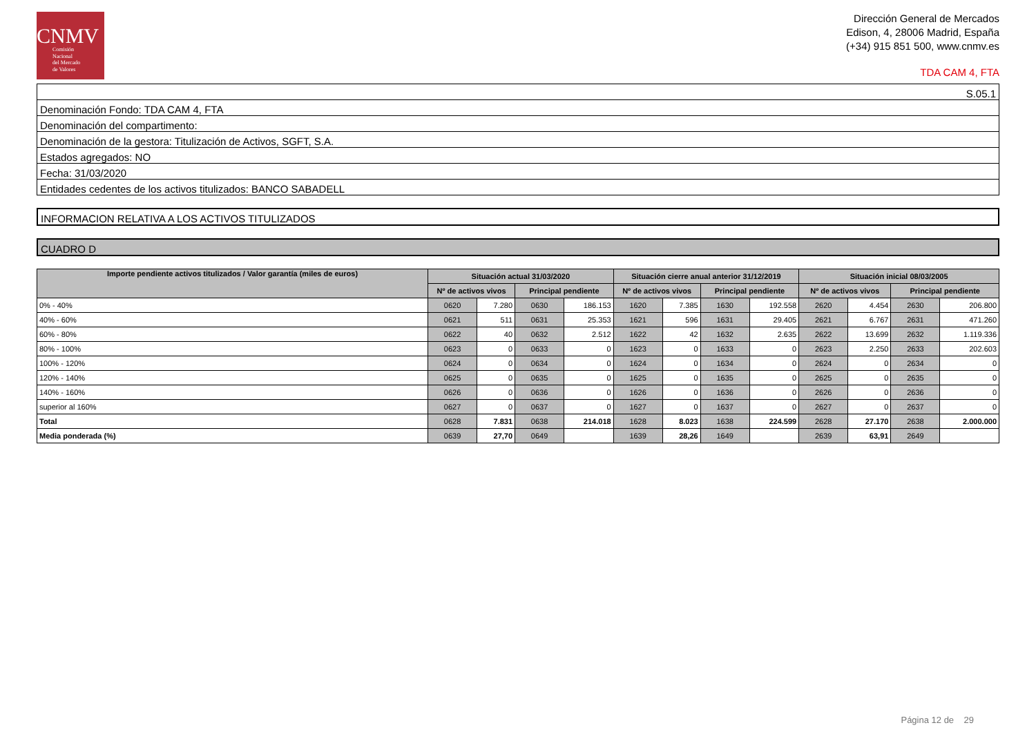CNMV
Comisión
Nacional
del Mercado
de Valores
Dirección General de Mercados
Edison, 4, 28006 Madrid, España
(+34) 915 851 500, www.cnmv.es
TDA CAM 4, FTA
| S.05.1 |
| Denominación Fondo: TDA CAM 4, FTA |
| Denominación del compartimento: |
| Denominación de la gestora: Titulización de Activos, SGFT, S.A. |
| Estados agregados: NO |
| Fecha: 31/03/2020 |
| Entidades cedentes de los activos titulizados: BANCO SABADELL |
INFORMACION RELATIVA A LOS ACTIVOS TITULIZADOS
CUADRO D
| Importe pendiente activos titulizados / Valor garantía (miles de euros) | Situación actual 31/03/2020 | | | | Situación cierre anual anterior 31/12/2019 | | | | Situación inicial 08/03/2005 | | | |
| --- | --- | --- | --- | --- | --- | --- | --- | --- | --- | --- | --- | --- |
| | Nº de activos vivos | | Principal pendiente | | Nº de activos vivos | | Principal pendiente | | Nº de activos vivos | | Principal pendiente | |
| 0% - 40% | 0620 | 7.280 | 0630 | 186.153 | 1620 | 7.385 | 1630 | 192.558 | 2620 | 4.454 | 2630 | 206.800 |
| 40% - 60% | 0621 | 511 | 0631 | 25.353 | 1621 | 596 | 1631 | 29.405 | 2621 | 6.767 | 2631 | 471.260 |
| 60% - 80% | 0622 | 40 | 0632 | 2.512 | 1622 | 42 | 1632 | 2.635 | 2622 | 13.699 | 2632 | 1.119.336 |
| 80% - 100% | 0623 | 0 | 0633 | 0 | 1623 | 0 | 1633 | 0 | 2623 | 2.250 | 2633 | 202.603 |
| 100% - 120% | 0624 | 0 | 0634 | 0 | 1624 | 0 | 1634 | 0 | 2624 | 0 | 2634 | 0 |
| 120% - 140% | 0625 | 0 | 0635 | 0 | 1625 | 0 | 1635 | 0 | 2625 | 0 | 2635 | 0 |
| 140% - 160% | 0626 | 0 | 0636 | 0 | 1626 | 0 | 1636 | 0 | 2626 | 0 | 2636 | 0 |
| superior al 160% | 0627 | 0 | 0637 | 0 | 1627 | 0 | 1637 | 0 | 2627 | 0 | 2637 | 0 |
| Total | 0628 | 7.831 | 0638 | 214.018 | 1628 | 8.023 | 1638 | 224.599 | 2628 | 27.170 | 2638 | 2.000.000 |
| Media ponderada (%) | 0639 | 27,70 | 0649 | | 1639 | 28,26 | 1649 | | 2639 | 63,91 | 2649 | |
Página 12 de 29